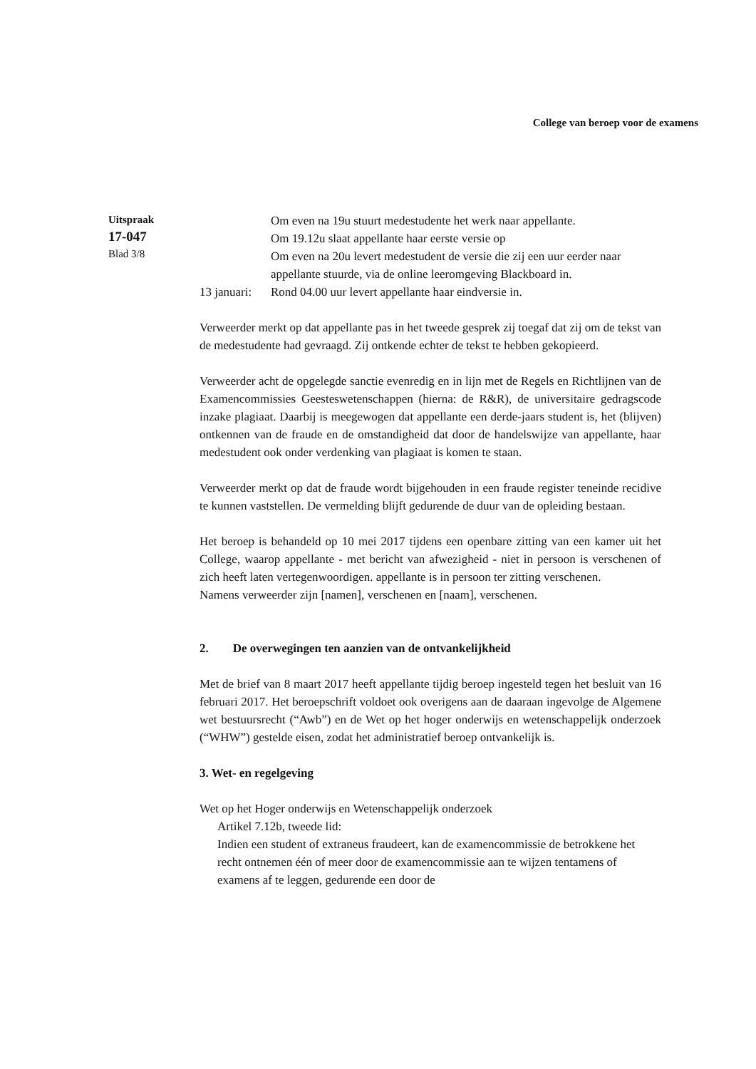College van beroep voor de examens
Uitspraak
17-047
Blad 3/8
Om even na 19u stuurt medestudente het werk naar appellante.
Om 19.12u slaat appellante haar eerste versie op
Om even na 20u levert medestudent de versie die zij een uur eerder naar appellante stuurde, via de online leeromgeving Blackboard in.
13 januari:
Rond 04.00 uur levert appellante haar eindversie in.
Verweerder merkt op dat appellante pas in het tweede gesprek zij toegaf dat zij om de tekst van de medestudente had gevraagd. Zij ontkende echter de tekst te hebben gekopieerd.
Verweerder acht de opgelegde sanctie evenredig en in lijn met de Regels en Richtlijnen van de Examencommissies Geesteswetenschappen (hierna: de R&R), de universitaire gedragscode inzake plagiaat. Daarbij is meegewogen dat appellante een derde-jaars student is, het (blijven) ontkennen van de fraude en de omstandigheid dat door de handelswijze van appellante, haar medestudent ook onder verdenking van plagiaat is komen te staan.
Verweerder merkt op dat de fraude wordt bijgehouden in een fraude register teneinde recidive te kunnen vaststellen. De vermelding blijft gedurende de duur van de opleiding bestaan.
Het beroep is behandeld op 10 mei 2017 tijdens een openbare zitting van een kamer uit het College, waarop appellante - met bericht van afwezigheid - niet in persoon is verschenen of zich heeft laten vertegenwoordigen. appellante is in persoon ter zitting verschenen.
Namens verweerder zijn [namen], verschenen en [naam], verschenen.
2. De overwegingen ten aanzien van de ontvankelijkheid
Met de brief van 8 maart 2017 heeft appellante tijdig beroep ingesteld tegen het besluit van 16 februari 2017. Het beroepschrift voldoet ook overigens aan de daaraan ingevolge de Algemene wet bestuursrecht (“Awb”) en de Wet op het hoger onderwijs en wetenschappelijk onderzoek (“WHW”) gestelde eisen, zodat het administratief beroep ontvankelijk is.
3. Wet- en regelgeving
Wet op het Hoger onderwijs en Wetenschappelijk onderzoek
Artikel 7.12b, tweede lid:
Indien een student of extraneus fraudeert, kan de examencommissie de betrokkene het recht ontnemen één of meer door de examencommissie aan te wijzen tentamens of examens af te leggen, gedurende een door de